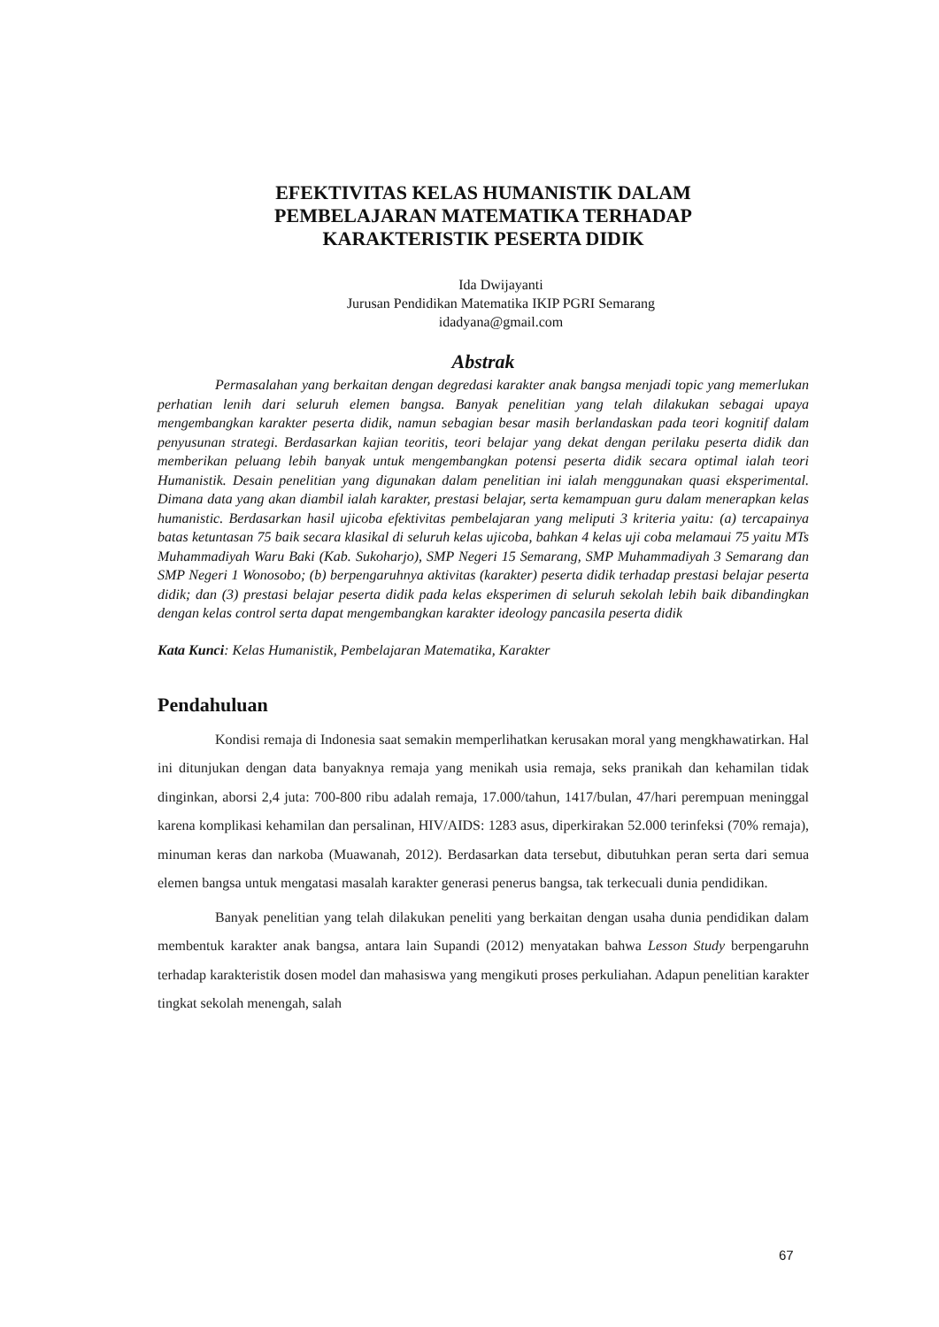EFEKTIVITAS KELAS HUMANISTIK DALAM
PEMBELAJARAN MATEMATIKA TERHADAP
KARAKTERISTIK PESERTA DIDIK
Ida Dwijayanti
Jurusan Pendidikan Matematika IKIP PGRI Semarang
idadyana@gmail.com
Abstrak
Permasalahan yang berkaitan dengan degredasi karakter anak bangsa menjadi topic yang memerlukan perhatian lenih dari seluruh elemen bangsa. Banyak penelitian yang telah dilakukan sebagai upaya mengembangkan karakter peserta didik, namun sebagian besar masih berlandaskan pada teori kognitif dalam penyusunan strategi. Berdasarkan kajian teoritis, teori belajar yang dekat dengan perilaku peserta didik dan memberikan peluang lebih banyak untuk mengembangkan potensi peserta didik secara optimal ialah teori Humanistik. Desain penelitian yang digunakan dalam penelitian ini ialah menggunakan quasi eksperimental. Dimana data yang akan diambil ialah karakter, prestasi belajar, serta kemampuan guru dalam menerapkan kelas humanistic. Berdasarkan hasil ujicoba efektivitas pembelajaran yang meliputi 3 kriteria yaitu: (a) tercapainya batas ketuntasan 75 baik secara klasikal di seluruh kelas ujicoba, bahkan 4 kelas uji coba melamaui 75 yaitu MTs Muhammadiyah Waru Baki (Kab. Sukoharjo), SMP Negeri 15 Semarang, SMP Muhammadiyah 3 Semarang dan SMP Negeri 1 Wonosobo; (b) berpengaruhnya aktivitas (karakter) peserta didik terhadap prestasi belajar peserta didik; dan (3) prestasi belajar peserta didik pada kelas eksperimen di seluruh sekolah lebih baik dibandingkan dengan kelas control serta dapat mengembangkan karakter ideology pancasila peserta didik
Kata Kunci: Kelas Humanistik, Pembelajaran Matematika, Karakter
Pendahuluan
Kondisi remaja di Indonesia saat semakin memperlihatkan kerusakan moral yang mengkhawatirkan. Hal ini ditunjukan dengan data banyaknya remaja yang menikah usia remaja, seks pranikah dan kehamilan tidak dinginkan, aborsi 2,4 juta: 700-800 ribu adalah remaja, 17.000/tahun, 1417/bulan, 47/hari perempuan meninggal karena komplikasi kehamilan dan persalinan, HIV/AIDS: 1283 asus, diperkirakan 52.000 terinfeksi (70% remaja), minuman keras dan narkoba (Muawanah, 2012). Berdasarkan data tersebut, dibutuhkan peran serta dari semua elemen bangsa untuk mengatasi masalah karakter generasi penerus bangsa, tak terkecuali dunia pendidikan.
Banyak penelitian yang telah dilakukan peneliti yang berkaitan dengan usaha dunia pendidikan dalam membentuk karakter anak bangsa, antara lain Supandi (2012) menyatakan bahwa Lesson Study berpengaruhn terhadap karakteristik dosen model dan mahasiswa yang mengikuti proses perkuliahan. Adapun penelitian karakter tingkat sekolah menengah, salah
67